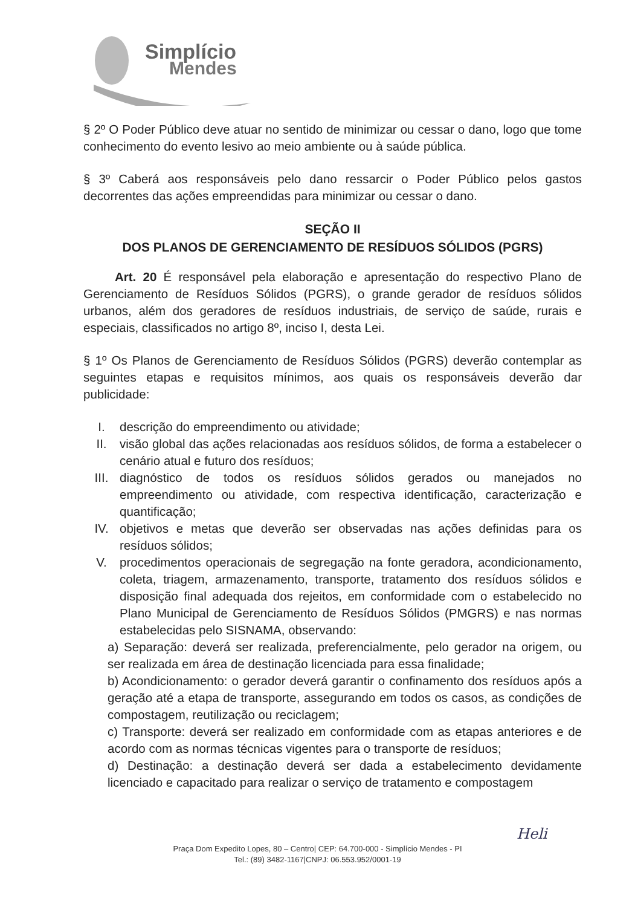Simplício
Mendes
§ 2º O Poder Público deve atuar no sentido de minimizar ou cessar o dano, logo que tome conhecimento do evento lesivo ao meio ambiente ou à saúde pública.
§ 3º Caberá aos responsáveis pelo dano ressarcir o Poder Público pelos gastos decorrentes das ações empreendidas para minimizar ou cessar o dano.
SEÇÃO II
DOS PLANOS DE GERENCIAMENTO DE RESÍDUOS SÓLIDOS (PGRS)
Art. 20 É responsável pela elaboração e apresentação do respectivo Plano de Gerenciamento de Resíduos Sólidos (PGRS), o grande gerador de resíduos sólidos urbanos, além dos geradores de resíduos industriais, de serviço de saúde, rurais e especiais, classificados no artigo 8º, inciso I, desta Lei.
§ 1º Os Planos de Gerenciamento de Resíduos Sólidos (PGRS) deverão contemplar as seguintes etapas e requisitos mínimos, aos quais os responsáveis deverão dar publicidade:
I. descrição do empreendimento ou atividade;
II. visão global das ações relacionadas aos resíduos sólidos, de forma a estabelecer o cenário atual e futuro dos resíduos;
III. diagnóstico de todos os resíduos sólidos gerados ou manejados no empreendimento ou atividade, com respectiva identificação, caracterização e quantificação;
IV. objetivos e metas que deverão ser observadas nas ações definidas para os resíduos sólidos;
V. procedimentos operacionais de segregação na fonte geradora, acondicionamento, coleta, triagem, armazenamento, transporte, tratamento dos resíduos sólidos e disposição final adequada dos rejeitos, em conformidade com o estabelecido no Plano Municipal de Gerenciamento de Resíduos Sólidos (PMGRS) e nas normas estabelecidas pelo SISNAMA, observando:
a) Separação: deverá ser realizada, preferencialmente, pelo gerador na origem, ou ser realizada em área de destinação licenciada para essa finalidade;
b) Acondicionamento: o gerador deverá garantir o confinamento dos resíduos após a geração até a etapa de transporte, assegurando em todos os casos, as condições de compostagem, reutilização ou reciclagem;
c) Transporte: deverá ser realizado em conformidade com as etapas anteriores e de acordo com as normas técnicas vigentes para o transporte de resíduos;
d) Destinação: a destinação deverá ser dada a estabelecimento devidamente licenciado e capacitado para realizar o serviço de tratamento e compostagem
Heli
Praça Dom Expedito Lopes, 80 – Centro| CEP: 64.700-000 - Simplício Mendes - PI
Tel.: (89) 3482-1167|CNPJ: 06.553.952/0001-19